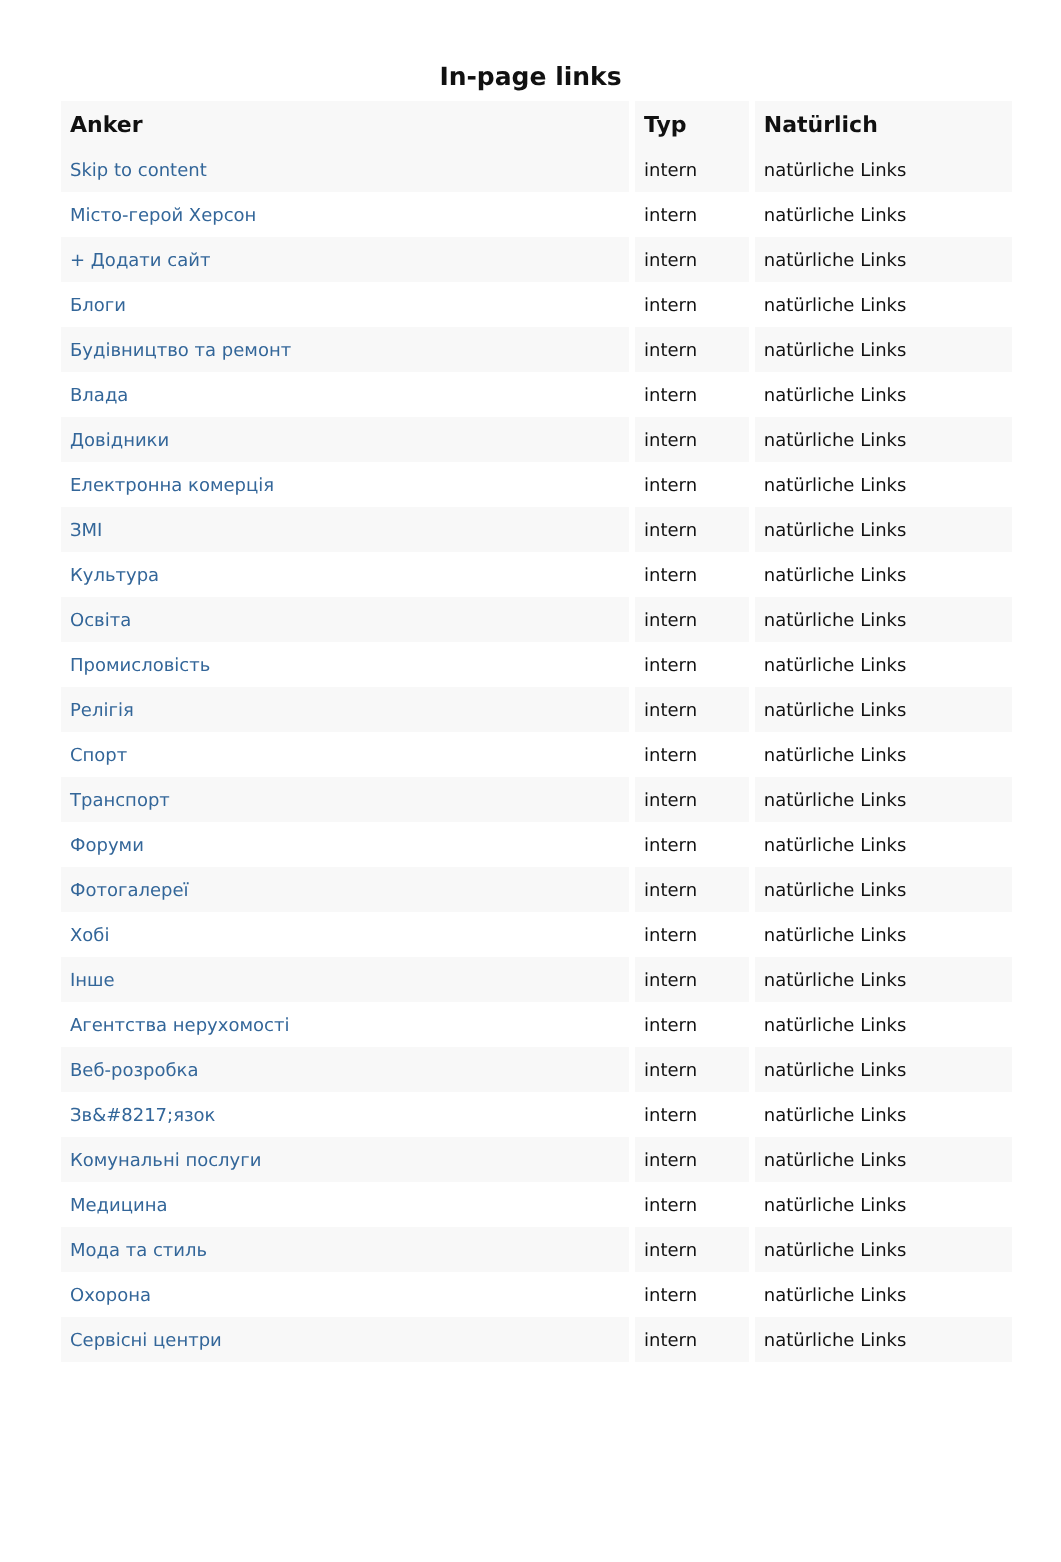In-page links
| Anker | Typ | Natürlich |
| --- | --- | --- |
| Skip to content | intern | natürliche Links |
| Місто-герой Херсон | intern | natürliche Links |
| + Додати сайт | intern | natürliche Links |
| Блоги | intern | natürliche Links |
| Будівництво та ремонт | intern | natürliche Links |
| Влада | intern | natürliche Links |
| Довідники | intern | natürliche Links |
| Електронна комерція | intern | natürliche Links |
| ЗМІ | intern | natürliche Links |
| Культура | intern | natürliche Links |
| Освіта | intern | natürliche Links |
| Промисловість | intern | natürliche Links |
| Релігія | intern | natürliche Links |
| Спорт | intern | natürliche Links |
| Транспорт | intern | natürliche Links |
| Форуми | intern | natürliche Links |
| Фотогалереї | intern | natürliche Links |
| Хобі | intern | natürliche Links |
| Інше | intern | natürliche Links |
| Агентства нерухомості | intern | natürliche Links |
| Веб-розробка | intern | natürliche Links |
| Зв&#8217;язок | intern | natürliche Links |
| Комунальні послуги | intern | natürliche Links |
| Медицина | intern | natürliche Links |
| Мода та стиль | intern | natürliche Links |
| Охорона | intern | natürliche Links |
| Сервісні центри | intern | natürliche Links |